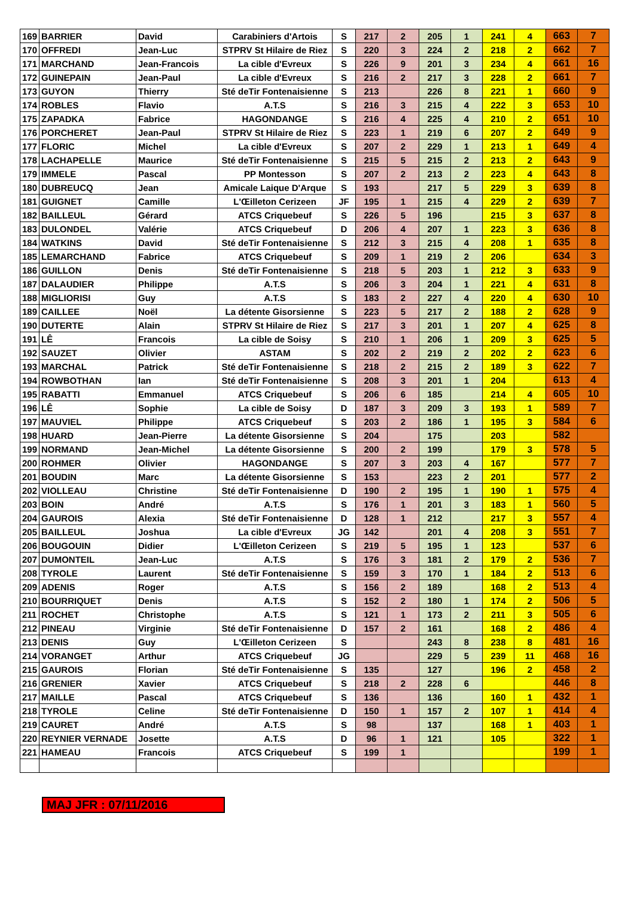| 169 | BARRIER | David | Carabiniers d'Artois | S | 217 | 2 | 205 | 1 | 241 | 4 | 663 | 7 |
| 170 | OFFREDI | Jean-Luc | STPRV St Hilaire de Riez | S | 220 | 3 | 224 | 2 | 218 | 2 | 662 | 7 |
| 171 | MARCHAND | Jean-Francois | La cible d'Evreux | S | 226 | 9 | 201 | 3 | 234 | 4 | 661 | 16 |
| 172 | GUINEPAIN | Jean-Paul | La cible d'Evreux | S | 216 | 2 | 217 | 3 | 228 | 2 | 661 | 7 |
| 173 | GUYON | Thierry | Sté deTir Fontenaisienne | S | 213 | | 226 | 8 | 221 | 1 | 660 | 9 |
| 174 | ROBLES | Flavio | A.T.S | S | 216 | 3 | 215 | 4 | 222 | 3 | 653 | 10 |
| 175 | ZAPADKA | Fabrice | HAGONDANGE | S | 216 | 4 | 225 | 4 | 210 | 2 | 651 | 10 |
| 176 | PORCHERET | Jean-Paul | STPRV St Hilaire de Riez | S | 223 | 1 | 219 | 6 | 207 | 2 | 649 | 9 |
| 177 | FLORIC | Michel | La cible d'Evreux | S | 207 | 2 | 229 | 1 | 213 | 1 | 649 | 4 |
| 178 | LACHAPELLE | Maurice | Sté deTir Fontenaisienne | S | 215 | 5 | 215 | 2 | 213 | 2 | 643 | 9 |
| 179 | IMMELE | Pascal | PP Montesson | S | 207 | 2 | 213 | 2 | 223 | 4 | 643 | 8 |
| 180 | DUBREUCQ | Jean | Amicale Laique D'Arque | S | 193 | | 217 | 5 | 229 | 3 | 639 | 8 |
| 181 | GUIGNET | Camille | L'Œilleton Cerizeen | JF | 195 | 1 | 215 | 4 | 229 | 2 | 639 | 7 |
| 182 | BAILLEUL | Gérard | ATCS Criquebeuf | S | 226 | 5 | 196 | | 215 | 3 | 637 | 8 |
| 183 | DULONDEL | Valérie | ATCS Criquebeuf | D | 206 | 4 | 207 | 1 | 223 | 3 | 636 | 8 |
| 184 | WATKINS | David | Sté deTir Fontenaisienne | S | 212 | 3 | 215 | 4 | 208 | 1 | 635 | 8 |
| 185 | LEMARCHAND | Fabrice | ATCS Criquebeuf | S | 209 | 1 | 219 | 2 | 206 | | 634 | 3 |
| 186 | GUILLON | Denis | Sté deTir Fontenaisienne | S | 218 | 5 | 203 | 1 | 212 | 3 | 633 | 9 |
| 187 | DALAUDIER | Philippe | A.T.S | S | 206 | 3 | 204 | 1 | 221 | 4 | 631 | 8 |
| 188 | MIGLIORISI | Guy | A.T.S | S | 183 | 2 | 227 | 4 | 220 | 4 | 630 | 10 |
| 189 | CAILLEE | Noël | La détente Gisorsienne | S | 223 | 5 | 217 | 2 | 188 | 2 | 628 | 9 |
| 190 | DUTERTE | Alain | STPRV St Hilaire de Riez | S | 217 | 3 | 201 | 1 | 207 | 4 | 625 | 8 |
| 191 | LÊ | Francois | La cible de Soisy | S | 210 | 1 | 206 | 1 | 209 | 3 | 625 | 5 |
| 192 | SAUZET | Olivier | ASTAM | S | 202 | 2 | 219 | 2 | 202 | 2 | 623 | 6 |
| 193 | MARCHAL | Patrick | Sté deTir Fontenaisienne | S | 218 | 2 | 215 | 2 | 189 | 3 | 622 | 7 |
| 194 | ROWBOTHAN | Ian | Sté deTir Fontenaisienne | S | 208 | 3 | 201 | 1 | 204 | | 613 | 4 |
| 195 | RABATTI | Emmanuel | ATCS Criquebeuf | S | 206 | 6 | 185 | | 214 | 4 | 605 | 10 |
| 196 | LÊ | Sophie | La cible de Soisy | D | 187 | 3 | 209 | 3 | 193 | 1 | 589 | 7 |
| 197 | MAUVIEL | Philippe | ATCS Criquebeuf | S | 203 | 2 | 186 | 1 | 195 | 3 | 584 | 6 |
| 198 | HUARD | Jean-Pierre | La détente Gisorsienne | S | 204 | | 175 | | 203 | | 582 | |
| 199 | NORMAND | Jean-Michel | La détente Gisorsienne | S | 200 | 2 | 199 | | 179 | 3 | 578 | 5 |
| 200 | ROHMER | Olivier | HAGONDANGE | S | 207 | 3 | 203 | 4 | 167 | | 577 | 7 |
| 201 | BOUDIN | Marc | La détente Gisorsienne | S | 153 | | 223 | 2 | 201 | | 577 | 2 |
| 202 | VIOLLEAU | Christine | Sté deTir Fontenaisienne | D | 190 | 2 | 195 | 1 | 190 | 1 | 575 | 4 |
| 203 | BOIN | André | A.T.S | S | 176 | 1 | 201 | 3 | 183 | 1 | 560 | 5 |
| 204 | GAUROIS | Alexia | Sté deTir Fontenaisienne | D | 128 | 1 | 212 | | 217 | 3 | 557 | 4 |
| 205 | BAILLEUL | Joshua | La cible d'Evreux | JG | 142 | | 201 | 4 | 208 | 3 | 551 | 7 |
| 206 | BOUGOUIN | Didier | L'Œilleton Cerizeen | S | 219 | 5 | 195 | 1 | 123 | | 537 | 6 |
| 207 | DUMONTEIL | Jean-Luc | A.T.S | S | 176 | 3 | 181 | 2 | 179 | 2 | 536 | 7 |
| 208 | TYROLE | Laurent | Sté deTir Fontenaisienne | S | 159 | 3 | 170 | 1 | 184 | 2 | 513 | 6 |
| 209 | ADENIS | Roger | A.T.S | S | 156 | 2 | 189 | | 168 | 2 | 513 | 4 |
| 210 | BOURRIQUET | Denis | A.T.S | S | 152 | 2 | 180 | 1 | 174 | 2 | 506 | 5 |
| 211 | ROCHET | Christophe | A.T.S | S | 121 | 1 | 173 | 2 | 211 | 3 | 505 | 6 |
| 212 | PINEAU | Virginie | Sté deTir Fontenaisienne | D | 157 | 2 | 161 | | 168 | 2 | 486 | 4 |
| 213 | DENIS | Guy | L'Œilleton Cerizeen | S | | | 243 | 8 | 238 | 8 | 481 | 16 |
| 214 | VORANGET | Arthur | ATCS Criquebeuf | JG | | | 229 | 5 | 239 | 11 | 468 | 16 |
| 215 | GAUROIS | Florian | Sté deTir Fontenaisienne | S | 135 | | 127 | | 196 | 2 | 458 | 2 |
| 216 | GRENIER | Xavier | ATCS Criquebeuf | S | 218 | 2 | 228 | 6 | | | 446 | 8 |
| 217 | MAILLE | Pascal | ATCS Criquebeuf | S | 136 | | 136 | | 160 | 1 | 432 | 1 |
| 218 | TYROLE | Celine | Sté deTir Fontenaisienne | D | 150 | 1 | 157 | 2 | 107 | 1 | 414 | 4 |
| 219 | CAURET | André | A.T.S | S | 98 | | 137 | | 168 | 1 | 403 | 1 |
| 220 | REYNIER VERNADE | Josette | A.T.S | D | 96 | 1 | 121 | | 105 | | 322 | 1 |
| 221 | HAMEAU | Francois | ATCS Criquebeuf | S | 199 | 1 | | | | | 199 | 1 |
MAJ JFR : 07/11/2016